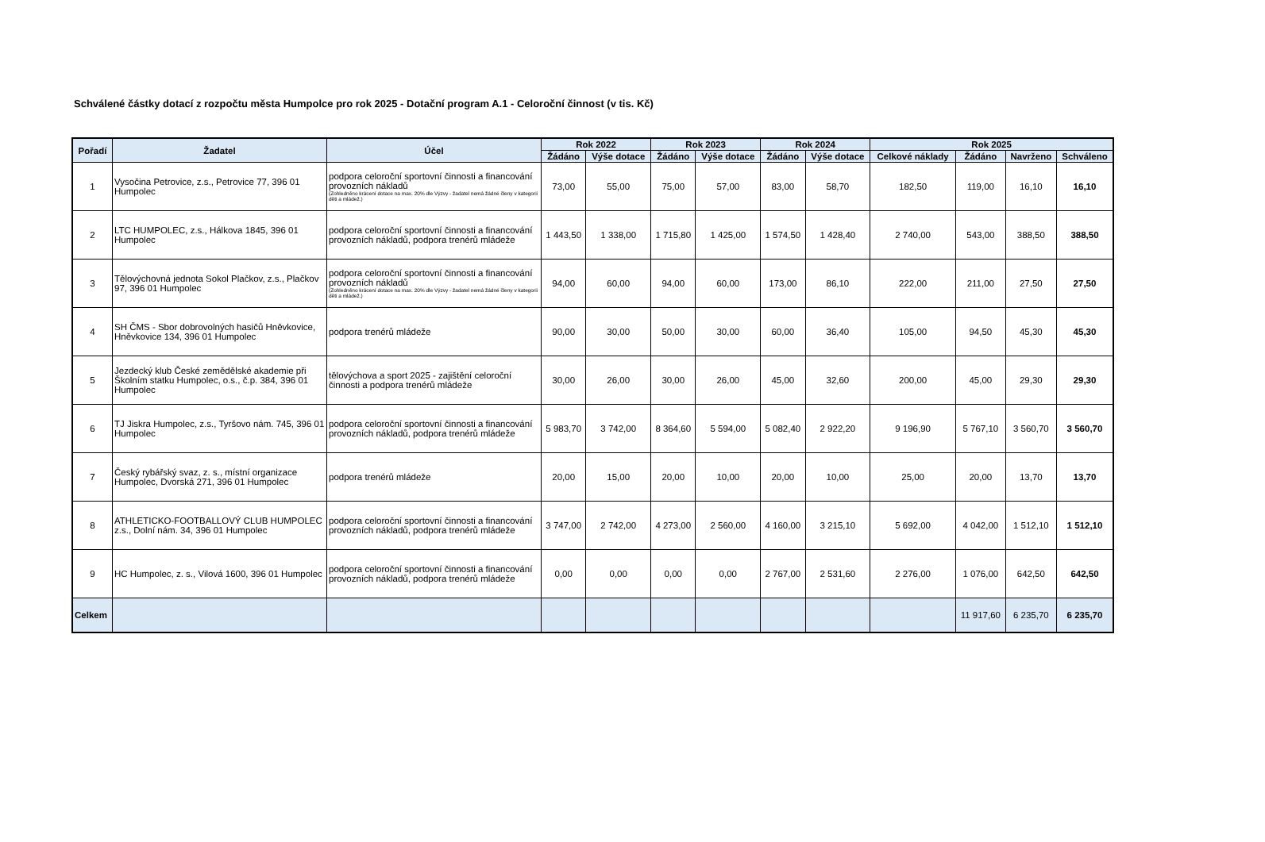Schválené částky dotací z rozpočtu města Humpolce pro rok 2025 - Dotační program A.1 - Celoroční činnost (v tis. Kč)
| Pořadí | Žadatel | Účel | Rok 2022 | | Rok 2023 | | Rok 2024 | | Rok 2025 | | | |
| --- | --- | --- | --- | --- | --- | --- | --- | --- | --- | --- | --- | --- |
| | | | Žádáno | Výše dotace | Žádáno | Výše dotace | Žádáno | Výše dotace | Celkové náklady | Žádáno | Navrženo | Schváleno |
| 1 | Vysočina Petrovice, z.s., Petrovice 77, 396 01 Humpolec | podpora celoroční sportovní činnosti a financování provozních nákladů (Zohledněno krácení dotace na max. 20% dle Výzvy - žadatel nemá žádné členy v kategorii děti a mládež.) | 73,00 | 55,00 | 75,00 | 57,00 | 83,00 | 58,70 | 182,50 | 119,00 | 16,10 | 16,10 |
| 2 | LTC HUMPOLEC, z.s., Hálkova 1845, 396 01 Humpolec | podpora celoroční sportovní činnosti a financování provozních nákladů, podpora trenérů mládeže | 1 443,50 | 1 338,00 | 1 715,80 | 1 425,00 | 1 574,50 | 1 428,40 | 2 740,00 | 543,00 | 388,50 | 388,50 |
| 3 | Tělovýchovná jednota Sokol Plačkov, z.s., Plačkov 97, 396 01 Humpolec | podpora celoroční sportovní činnosti a financování provozních nákladů (Zohledněno krácení dotace na max. 20% dle Výzvy - žadatel nemá žádné členy v kategorii děti a mládež.) | 94,00 | 60,00 | 94,00 | 60,00 | 173,00 | 86,10 | 222,00 | 211,00 | 27,50 | 27,50 |
| 4 | SH ČMS - Sbor dobrovolných hasičů Hněvkovice, Hněvkovice 134, 396 01 Humpolec | podpora trenérů mládeže | 90,00 | 30,00 | 50,00 | 30,00 | 60,00 | 36,40 | 105,00 | 94,50 | 45,30 | 45,30 |
| 5 | Jezdecký klub České zemědělské akademie při Školním statku Humpolec, o.s., č.p. 384, 396 01 Humpolec | tělovýchova a sport 2025 - zajištění celoroční činnosti a podpora trenérů mládeže | 30,00 | 26,00 | 30,00 | 26,00 | 45,00 | 32,60 | 200,00 | 45,00 | 29,30 | 29,30 |
| 6 | TJ Jiskra Humpolec, z.s., Tyršovo nám. 745, 396 01 Humpolec | podpora celoroční sportovní činnosti a financování provozních nákladů, podpora trenérů mládeže | 5 983,70 | 3 742,00 | 8 364,60 | 5 594,00 | 5 082,40 | 2 922,20 | 9 196,90 | 5 767,10 | 3 560,70 | 3 560,70 |
| 7 | Český rybářský svaz, z. s., místní organizace Humpolec, Dvorská 271, 396 01 Humpolec | podpora trenérů mládeže | 20,00 | 15,00 | 20,00 | 10,00 | 20,00 | 10,00 | 25,00 | 20,00 | 13,70 | 13,70 |
| 8 | ATHLETICKO-FOOTBALLOVÝ CLUB HUMPOLEC z.s., Dolní nám. 34, 396 01 Humpolec | podpora celoroční sportovní činnosti a financování provozních nákladů, podpora trenérů mládeže | 3 747,00 | 2 742,00 | 4 273,00 | 2 560,00 | 4 160,00 | 3 215,10 | 5 692,00 | 4 042,00 | 1 512,10 | 1 512,10 |
| 9 | HC Humpolec, z. s., Vilová 1600, 396 01 Humpolec | podpora celoroční sportovní činnosti a financování provozních nákladů, podpora trenérů mládeže | 0,00 | 0,00 | 0,00 | 0,00 | 2 767,00 | 2 531,60 | 2 276,00 | 1 076,00 | 642,50 | 642,50 |
| Celkem | | | | | | | | | | 11 917,60 | 6 235,70 | 6 235,70 |